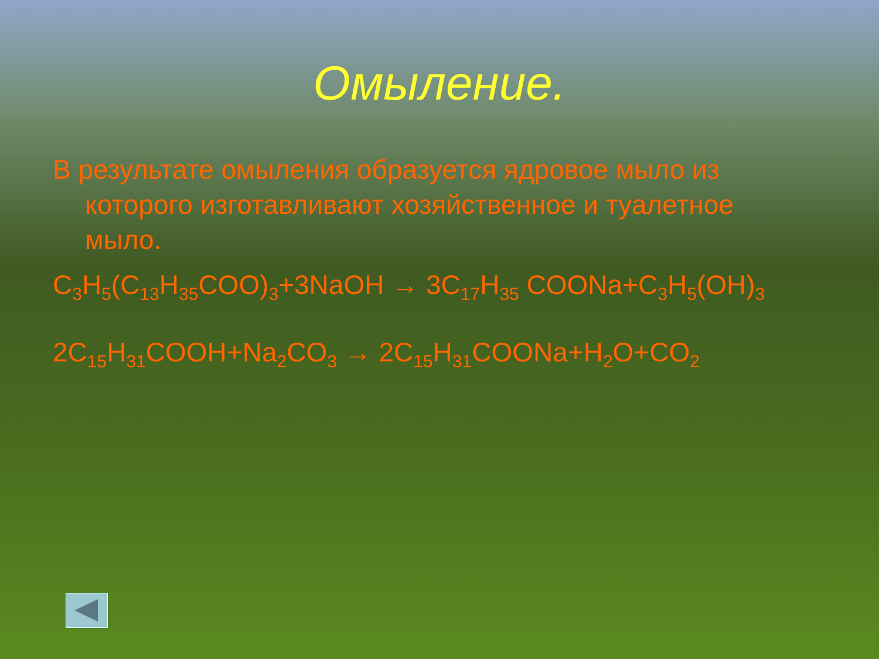Омыление.
В результате омыления образуется ядровое мыло из которого изготавливают хозяйственное и туалетное мыло.
C<sub>3</sub>H<sub>5</sub>(C<sub>13</sub>H<sub>35</sub>COO)<sub>3</sub>+3NaOH → 3C<sub>17</sub>H<sub>35</sub> COONa+C<sub>3</sub>H<sub>5</sub>(OH)<sub>3</sub>
2C<sub>15</sub>H<sub>31</sub>COOH+Na<sub>2</sub>CO<sub>3</sub> → 2C<sub>15</sub>H<sub>31</sub>COONa+H<sub>2</sub>O+CO<sub>2</sub>